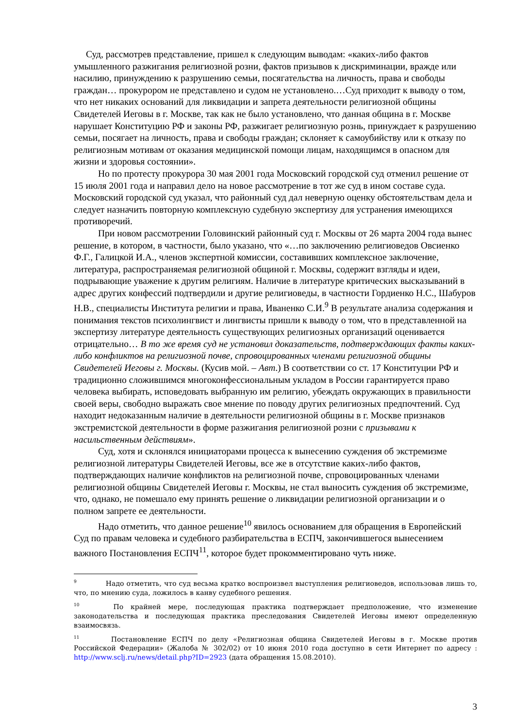Суд, рассмотрев представление, пришел к следующим выводам: «каких-либо фактов умышленного разжигания религиозной розни, фактов призывов к дискриминации, вражде или насилию, принуждению к разрушению семьи, посягательства на личность, права и свободы граждан… прокурором не представлено и судом не установлено.…Суд приходит к выводу о том, что нет никаких оснований для ликвидации и запрета деятельности религиозной общины Свидетелей Иеговы в г. Москве, так как не было установлено, что данная община в г. Москве нарушает Конституцию РФ и законы РФ, разжигает религиозную рознь, принуждает к разрушению семьи, посягает на личность, права и свободы граждан; склоняет к самоубийству или к отказу по религиозным мотивам от оказания медицинской помощи лицам, находящимся в опасном для жизни и здоровья состоянии».
Но по протесту прокурора 30 мая 2001 года Московский городской суд отменил решение от 15 июля 2001 года и направил дело на новое рассмотрение в тот же суд в ином составе суда. Московский городской суд указал, что районный суд дал неверную оценку обстоятельствам дела и следует назначить повторную комплексную судебную экспертизу для устранения имеющихся противоречий.
При новом рассмотрении Головинский районный суд г. Москвы от 26 марта 2004 года вынес решение, в котором, в частности, было указано, что «…по заключению религиоведов Овсиенко Ф.Г., Галицкой И.А., членов экспертной комиссии, составивших комплексное заключение, литература, распространяемая религиозной общиной г. Москвы, содержит взгляды и идеи, подрывающие уважение к другим религиям. Наличие в литературе критических высказываний в адрес других конфессий подтвердили и другие религиоведы, в частности Гордиенко Н.С., Шабуров Н.В., специалисты Института религии и права, Иваненко С.И.<sup>9</sup> В результате анализа содержания и понимания текстов психолингвист и лингвисты пришли к выводу о том, что в представленной на экспертизу литературе деятельность существующих религиозных организаций оценивается отрицательно… В то же время суд не установил доказательств, подтверждающих факты каких-либо конфликтов на религиозной почве, спровоцированных членами религиозной общины Свидетелей Иеговы г. Москвы. (Кусив мой. – Авт.) В соответствии со ст. 17 Конституции РФ и традиционно сложившимся многоконфессиональным укладом в России гарантируется право человека выбирать, исповедовать выбранную им религию, убеждать окружающих в правильности своей веры, свободно выражать свое мнение по поводу других религиозных предпочтений. Суд находит недоказанным наличие в деятельности религиозной общины в г. Москве признаков экстремистской деятельности в форме разжигания религиозной розни с призывами к насильственным действиям».
Суд, хотя и склонялся инициаторами процесса к вынесению суждения об экстремизме религиозной литературы Свидетелей Иеговы, все же в отсутствие каких-либо фактов, подтверждающих наличие конфликтов на религиозной почве, спровоцированных членами религиозной общины Свидетелей Иеговы г. Москвы, не стал выносить суждения об экстремизме, что, однако, не помешало ему принять решение о ликвидации религиозной организации и о полном запрете ее деятельности.
Надо отметить, что данное решение<sup>10</sup> явилось основанием для обращения в Европейский Суд по правам человека и судебного разбирательства в ЕСПЧ, закончившегося вынесением важного Постановления ЕСПЧ<sup>11</sup>, которое будет прокомментировано чуть ниже.
<sup>9</sup> Надо отметить, что суд весьма кратко воспроизвел выступления религиоведов, использовав лишь то, что, по мнению суда, ложилось в канву судебного решения.
<sup>10</sup> По крайней мере, последующая практика подтверждает предположение, что изменение законодательства и последующая практика преследования Свидетелей Иеговы имеют определенную взаимосвязь.
<sup>11</sup> Постановление ЕСПЧ по делу «Религиозная община Свидетелей Иеговы в г. Москве против Российской Федерации» (Жалоба № 302/02) от 10 июня 2010 года доступно в сети Интернет по адресу : http://www.sclj.ru/news/detail.php?ID=2923 (дата обращения 15.08.2010).
3